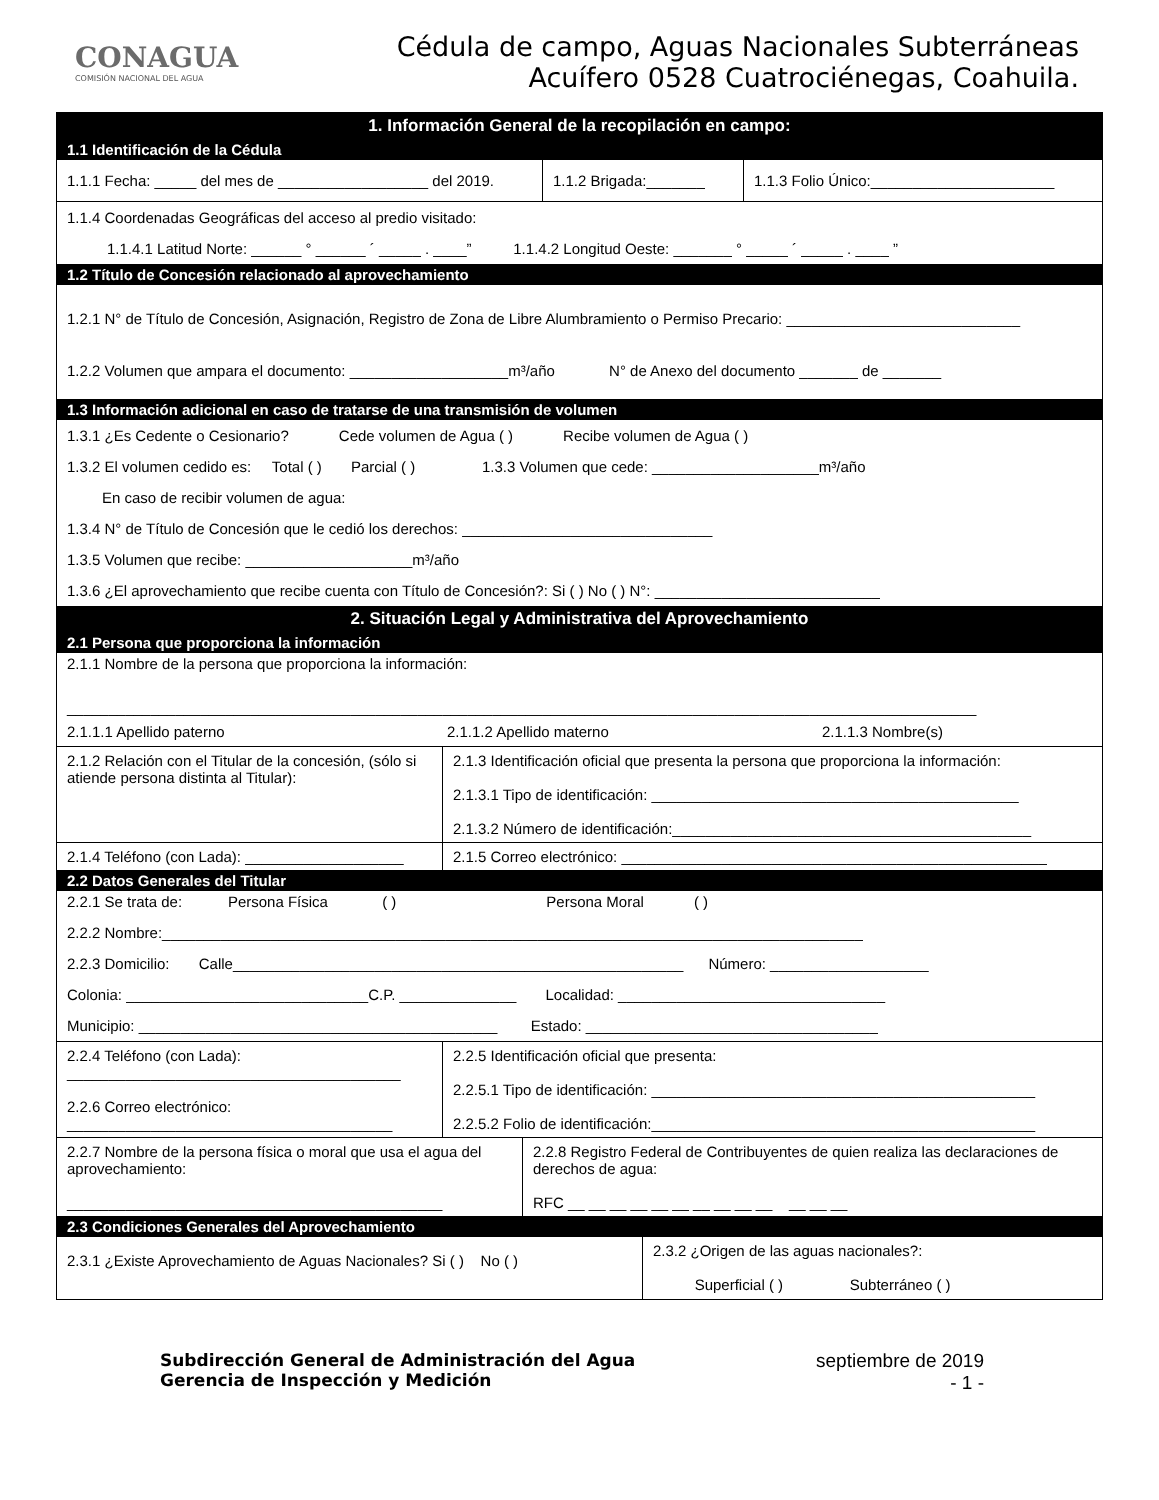CONAGUA
COMISIÓN NACIONAL DEL AGUA
Cédula de campo, Aguas Nacionales Subterráneas
Acuífero 0528 Cuatrociénegas, Coahuila.
1. Información General de la recopilación en campo:
1.1 Identificación de la Cédula
1.1.1 Fecha: _____ del mes de __________________ del 2019.
1.1.2 Brigada:_______
1.1.3 Folio Único:______________________
1.1.4 Coordenadas Geográficas del acceso al predio visitado:
1.1.4.1 Latitud Norte: ______ ° ______ ´ _____ . ____” 1.1.4.2 Longitud Oeste: _______ ° _____ ´ _____ . ____ ”
1.2 Título de Concesión relacionado al aprovechamiento
1.2.1 N° de Título de Concesión, Asignación, Registro de Zona de Libre Alumbramiento o Permiso Precario: ____________________________
1.2.2 Volumen que ampara el documento: ___________________m³/año N° de Anexo del documento _______ de _______
1.3 Información adicional en caso de tratarse de una transmisión de volumen
1.3.1 ¿Es Cedente o Cesionario? Cede volumen de Agua ( ) Recibe volumen de Agua ( )
1.3.2 El volumen cedido es: Total ( ) Parcial ( ) 1.3.3 Volumen que cede: ____________________m³/año
En caso de recibir volumen de agua:
1.3.4 N° de Título de Concesión que le cedió los derechos: ______________________________
1.3.5 Volumen que recibe: ____________________m³/año
1.3.6 ¿El aprovechamiento que recibe cuenta con Título de Concesión?: Si ( ) No ( ) N°: ___________________________
2. Situación Legal y Administrativa del Aprovechamiento
2.1 Persona que proporciona la información
2.1.1 Nombre de la persona que proporciona la información:
_____________________________________________________________________________________________________________
2.1.1.1 Apellido paterno 2.1.1.2 Apellido materno 2.1.1.3 Nombre(s)
2.1.2 Relación con el Titular de la concesión, (sólo si atiende persona distinta al Titular):
2.1.3 Identificación oficial que presenta la persona que proporciona la información:
2.1.3.1 Tipo de identificación: ____________________________________________
2.1.3.2 Número de identificación:___________________________________________
2.1.4 Teléfono (con Lada): ___________________
2.1.5 Correo electrónico: ___________________________________________________
2.2 Datos Generales del Titular
2.2.1 Se trata de: Persona Física ( ) Persona Moral ( )
2.2.2 Nombre:____________________________________________________________________________________
2.2.3 Domicilio: Calle______________________________________________________ Número: ___________________
Colonia: _____________________________C.P. ______________ Localidad: ________________________________
Municipio: ___________________________________________ Estado: ___________________________________
2.2.4 Teléfono (con Lada):
________________________________________
2.2.6 Correo electrónico:
_______________________________________
2.2.5 Identificación oficial que presenta:
2.2.5.1 Tipo de identificación: ______________________________________________
2.2.5.2 Folio de identificación:______________________________________________
2.2.7 Nombre de la persona física o moral que usa el agua del aprovechamiento:
_____________________________________________
2.2.8 Registro Federal de Contribuyentes de quien realiza las declaraciones de derechos de agua:
RFC __ __ __ __ __ __ __ __ __ __ __ __ __
2.3 Condiciones Generales del Aprovechamiento
2.3.1 ¿Existe Aprovechamiento de Aguas Nacionales? Si ( ) No ( )
2.3.2 ¿Origen de las aguas nacionales?:
Superficial ( ) Subterráneo ( )
Subdirección General de Administración del Agua
Gerencia de Inspección y Medición
septiembre de 2019
- 1 -